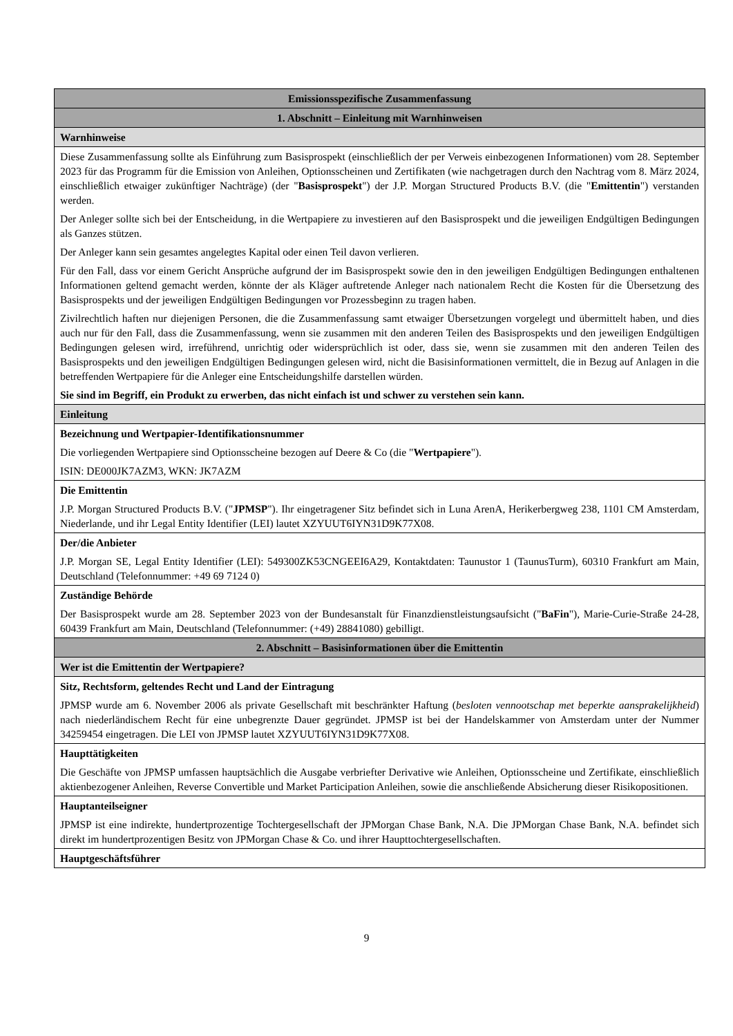| Emissionsspezifische Zusammenfassung |
| 1. Abschnitt – Einleitung mit Warnhinweisen |
| Warnhinweise |
| Diese Zusammenfassung sollte als Einführung zum Basisprospekt (einschließlich der per Verweis einbezogenen Informationen) vom 28. September 2023 für das Programm für die Emission von Anleihen, Optionsscheinen und Zertifikaten (wie nachgetragen durch den Nachtrag vom 8. März 2024, einschließlich etwaiger zukünftiger Nachträge) (der " Basisprospekt ") der J.P. Morgan Structured Products B.V. (die " Emittentin ") verstanden werden. Der Anleger sollte sich bei der Entscheidung, in die Wertpapiere zu investieren auf den Basisprospekt und die jeweiligen Endgültigen Bedingungen als Ganzes stützen. Der Anleger kann sein gesamtes angelegtes Kapital oder einen Teil davon verlieren. Für den Fall, dass vor einem Gericht Ansprüche aufgrund der im Basisprospekt sowie den in den jeweiligen Endgültigen Bedingungen enthaltenen Informationen geltend gemacht werden, könnte der als Kläger auftretende Anleger nach nationalem Recht die Kosten für die Übersetzung des Basisprospekts und der jeweiligen Endgültigen Bedingungen vor Prozessbeginn zu tragen haben. Zivilrechtlich haften nur diejenigen Personen, die die Zusammenfassung samt etwaiger Übersetzungen vorgelegt und übermittelt haben, und dies auch nur für den Fall, dass die Zusammenfassung, wenn sie zusammen mit den anderen Teilen des Basisprospekts und den jeweiligen Endgültigen Bedingungen gelesen wird, irreführend, unrichtig oder widersprüchlich ist oder, dass sie, wenn sie zusammen mit den anderen Teilen des Basisprospekts und den jeweiligen Endgültigen Bedingungen gelesen wird, nicht die Basisinformationen vermittelt, die in Bezug auf Anlagen in die betreffenden Wertpapiere für die Anleger eine Entscheidungshilfe darstellen würden. Sie sind im Begriff, ein Produkt zu erwerben, das nicht einfach ist und schwer zu verstehen sein kann. |
| Einleitung |
| Bezeichnung und Wertpapier-Identifikationsnummer Die vorliegenden Wertpapiere sind Optionsscheine bezogen auf Deere & Co (die " Wertpapiere "). ISIN: DE000JK7AZM3, WKN: JK7AZM |
| Die Emittentin J.P. Morgan Structured Products B.V. (" JPMSP "). Ihr eingetragener Sitz befindet sich in Luna ArenA, Herikerbergweg 238, 1101 CM Amsterdam, Niederlande, und ihr Legal Entity Identifier (LEI) lautet XZYUUT6IYN31D9K77X08. |
| Der/die Anbieter J.P. Morgan SE, Legal Entity Identifier (LEI): 549300ZK53CNGEEI6A29, Kontaktdaten: Taunustor 1 (TaunusTurm), 60310 Frankfurt am Main, Deutschland (Telefonnummer: +49 69 7124 0) |
| Zuständige Behörde Der Basisprospekt wurde am 28. September 2023 von der Bundesanstalt für Finanzdienstleistungsaufsicht (" BaFin "), Marie-Curie-Straße 24-28, 60439 Frankfurt am Main, Deutschland (Telefonnummer: (+49) 28841080) gebilligt. |
| 2. Abschnitt – Basisinformationen über die Emittentin |
| Wer ist die Emittentin der Wertpapiere? |
| Sitz, Rechtsform, geltendes Recht und Land der Eintragung JPMSP wurde am 6. November 2006 als private Gesellschaft mit beschränkter Haftung ( besloten vennootschap met beperkte aansprakelijkheid ) nach niederländischem Recht für eine unbegrenzte Dauer gegründet. JPMSP ist bei der Handelskammer von Amsterdam unter der Nummer 34259454 eingetragen. Die LEI von JPMSP lautet XZYUUT6IYN31D9K77X08. |
| Haupttätigkeiten Die Geschäfte von JPMSP umfassen hauptsächlich die Ausgabe verbriefter Derivative wie Anleihen, Optionsscheine und Zertifikate, einschließlich aktienbezogener Anleihen, Reverse Convertible und Market Participation Anleihen, sowie die anschließende Absicherung dieser Risikopositionen. |
| Hauptanteilseigner JPMSP ist eine indirekte, hundertprozentige Tochtergesellschaft der JPMorgan Chase Bank, N.A. Die JPMorgan Chase Bank, N.A. befindet sich direkt im hundertprozentigen Besitz von JPMorgan Chase & Co. und ihrer Haupttochtergesellschaften. |
| Hauptgeschäftsführer |
9